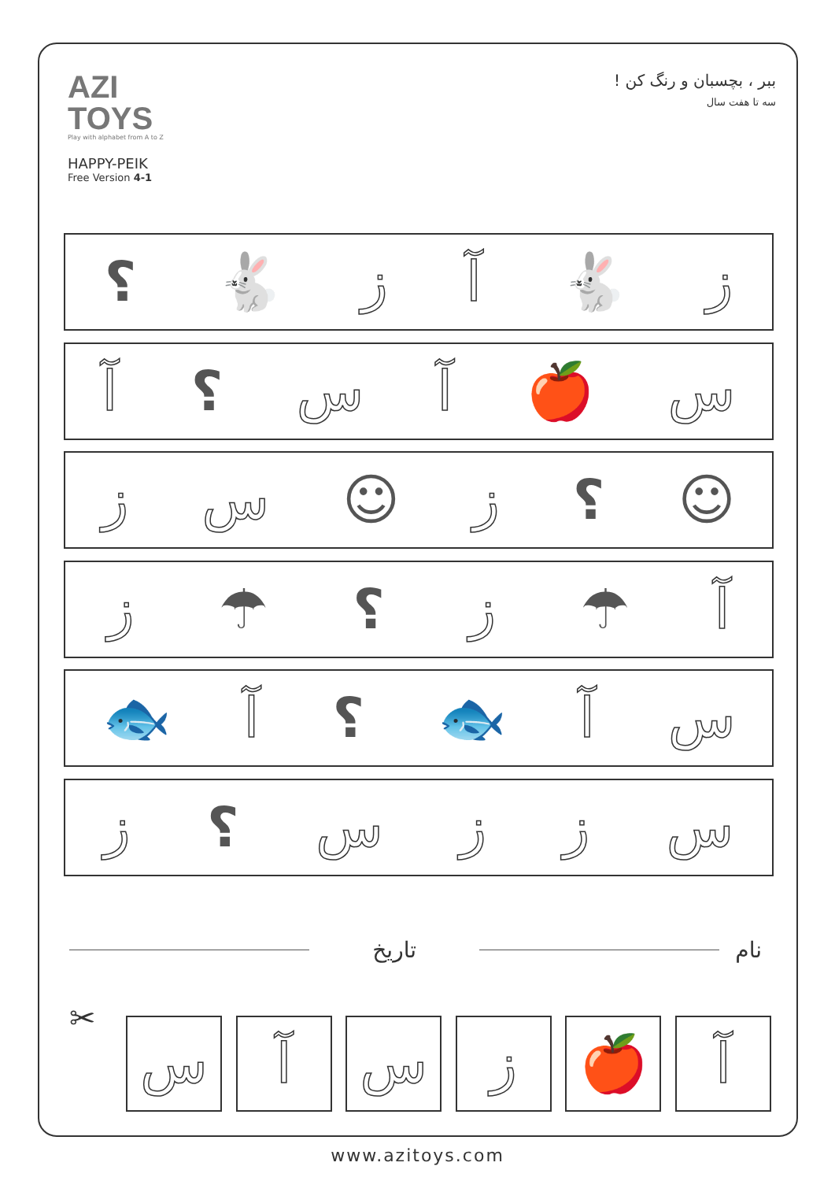AZI
TOYS
Play with alphabet from A to Z
HAPPY-PEIK
Free Version 4-1
ببر ، بچسبان و رنگ کن !
سه تا هفت سال
ز 🐇 آز 🐇 ؟
س 🍎 آس ؟ آ
☺ ؟ ز ☺ سز
آ ☂ ز ؟ ☂ ز
سآ 🐟 ؟ آ 🐟
سززس ؟ ز
نام تاریخ
✂
آ 🍎 ز س آ س
www.azitoys.com